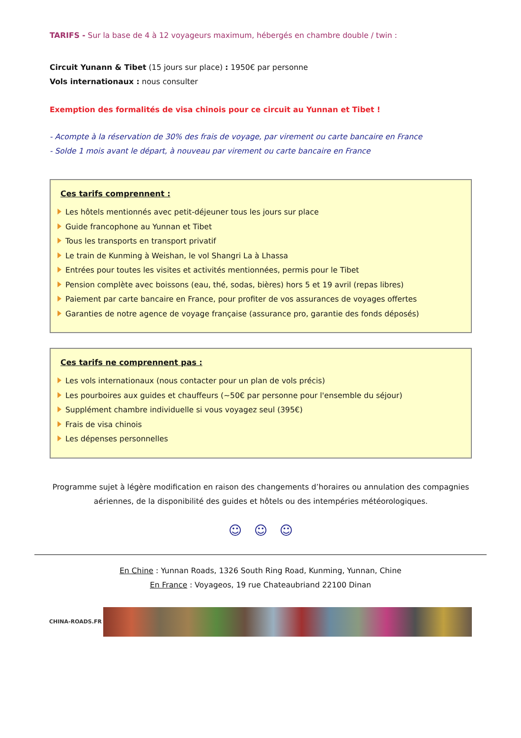TARIFS - Sur la base de 4 à 12 voyageurs maximum, hébergés en chambre double / twin :
Circuit Yunann & Tibet (15 jours sur place) : 1950€ par personne
Vols internationaux : nous consulter
Exemption des formalités de visa chinois pour ce circuit au Yunnan et Tibet !
- Acompte à la réservation de 30% des frais de voyage, par virement ou carte bancaire en France
- Solde 1 mois avant le départ, à nouveau par virement ou carte bancaire en France
Ces tarifs comprennent :
Les hôtels mentionnés avec petit-déjeuner tous les jours sur place
Guide francophone au Yunnan et Tibet
Tous les transports en transport privatif
Le train de Kunming à Weishan, le vol Shangri La à Lhassa
Entrées pour toutes les visites et activités mentionnées, permis pour le Tibet
Pension complète avec boissons (eau, thé, sodas, bières) hors 5 et 19 avril (repas libres)
Paiement par carte bancaire en France, pour profiter de vos assurances de voyages offertes
Garanties de notre agence de voyage française (assurance pro, garantie des fonds déposés)
Ces tarifs ne comprennent pas :
Les vols internationaux (nous contacter pour un plan de vols précis)
Les pourboires aux guides et chauffeurs (~50€ par personne pour l'ensemble du séjour)
Supplément chambre individuelle si vous voyagez seul (395€)
Frais de visa chinois
Les dépenses personnelles
Programme sujet à légère modification en raison des changements d’horaires ou annulation des compagnies aériennes, de la disponibilité des guides et hôtels ou des intempéries météorologiques.
☺ ☺ ☺
En Chine : Yunnan Roads, 1326 South Ring Road, Kunming, Yunnan, Chine
En France : Voyageos, 19 rue Chateaubriand 22100 Dinan
CHINA-ROADS.FR